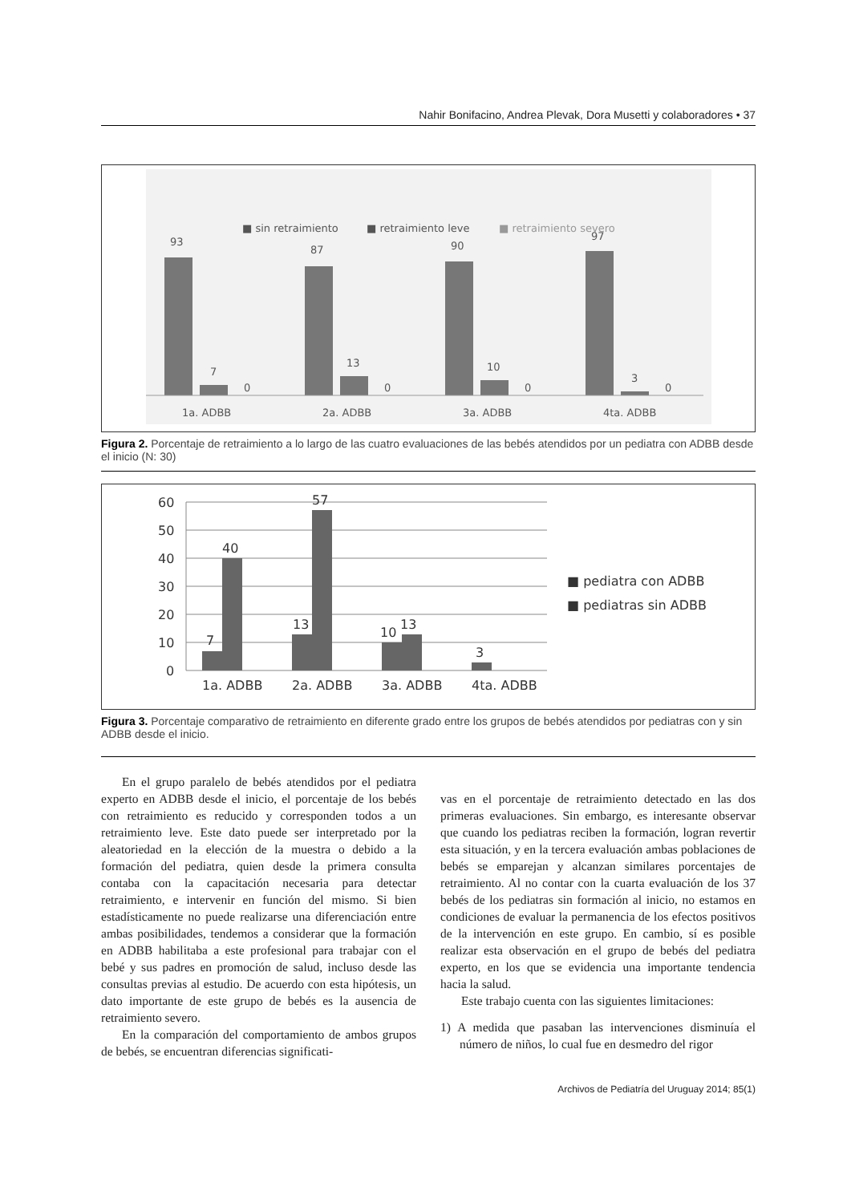Nahir Bonifacino, Andrea Plevak, Dora Musetti y colaboradores • 37
■ sin retraimiento
■ retraimiento leve
■ retraimiento severo
93
7
0
87
13
0
90
10
0
97
3
0
1a. ADBB
2a. ADBB
3a. ADBB
4ta. ADBB
Figura 2. Porcentaje de retraimiento a lo largo de las cuatro evaluaciones de las bebés atendidos por un pediatra con ADBB desde el inicio (N: 30)
60
50
40
30
20
10
0
7
40
13
57
10
13
3
1a. ADBB
2a. ADBB
3a. ADBB
4ta. ADBB
■ pediatra con ADBB
■ pediatras sin ADBB
Figura 3. Porcentaje comparativo de retraimiento en diferente grado entre los grupos de bebés atendidos por pediatras con y sin ADBB desde el inicio.
En el grupo paralelo de bebés atendidos por el pediatra experto en ADBB desde el inicio, el porcentaje de los bebés con retraimiento es reducido y corresponden todos a un retraimiento leve. Este dato puede ser interpretado por la aleatoriedad en la elección de la muestra o debido a la formación del pediatra, quien desde la primera consulta contaba con la capacitación necesaria para detectar retraimiento, e intervenir en función del mismo. Si bien estadísticamente no puede realizarse una diferenciación entre ambas posibilidades, tendemos a considerar que la formación en ADBB habilitaba a este profesional para trabajar con el bebé y sus padres en promoción de salud, incluso desde las consultas previas al estudio. De acuerdo con esta hipótesis, un dato importante de este grupo de bebés es la ausencia de retraimiento severo.
En la comparación del comportamiento de ambos grupos de bebés, se encuentran diferencias significati-
vas en el porcentaje de retraimiento detectado en las dos primeras evaluaciones. Sin embargo, es interesante observar que cuando los pediatras reciben la formación, logran revertir esta situación, y en la tercera evaluación ambas poblaciones de bebés se emparejan y alcanzan similares porcentajes de retraimiento. Al no contar con la cuarta evaluación de los 37 bebés de los pediatras sin formación al inicio, no estamos en condiciones de evaluar la permanencia de los efectos positivos de la intervención en este grupo. En cambio, sí es posible realizar esta observación en el grupo de bebés del pediatra experto, en los que se evidencia una importante tendencia hacia la salud.
Este trabajo cuenta con las siguientes limitaciones:
1) A medida que pasaban las intervenciones disminuía el número de niños, lo cual fue en desmedro del rigor
Archivos de Pediatría del Uruguay 2014; 85(1)